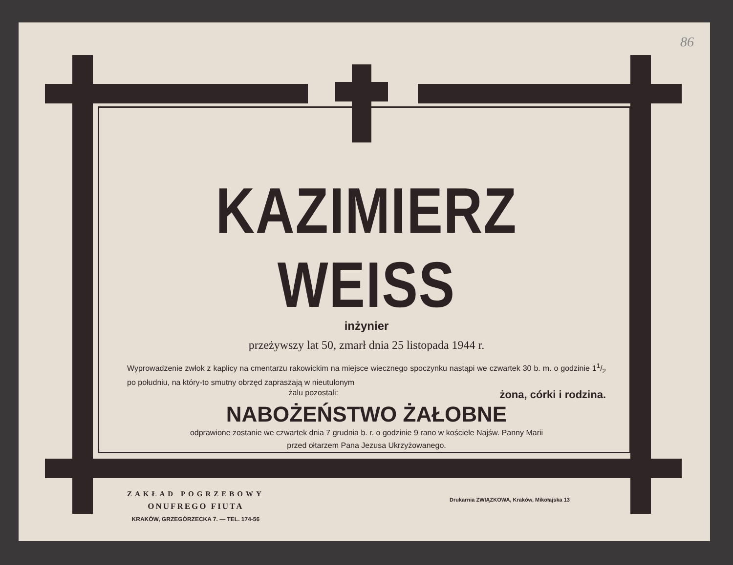86
KAZIMIERZ WEISS
inżynier
przeżywszy lat 50, zmarł dnia 25 listopada 1944 r.
Wyprowadzenie zwłok z kaplicy na cmentarzu rakowickim na miejsce wiecznego spoczynku nastąpi we czwartek 30 b. m. o godzinie 11/2 po południu, na który-to smutny obrzęd zapraszają w nieutulonym
żalu pozostali: żona, córki i rodzina.
NABOŻEŃSTWO ŻAŁOBNE
odprawione zostanie we czwartek dnia 7 grudnia b. r. o godzinie 9 rano w kościele Najśw. Panny Marii
przed ołtarzem Pana Jezusa Ukrzyżowanego.
ZAKŁAD POGRZEBOWY
ONUFREGO FIUTA
KRAKÓW, GRZEGÓRZECKA 7. — TEL. 174-56
Drukarnia ZWIĄZKOWA, Kraków, Mikołajska 13